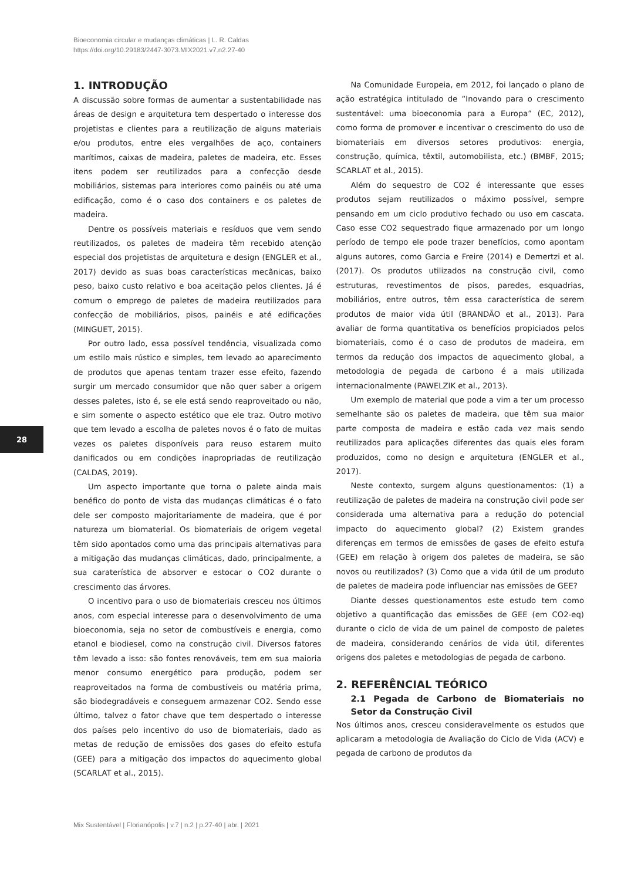Bioeconomia circular e mudanças climáticas | L. R. Caldas
https://doi.org/10.29183/2447-3073.MIX2021.v7.n2.27-40
1. INTRODUÇÃO
A discussão sobre formas de aumentar a sustentabilidade nas áreas de design e arquitetura tem despertado o interesse dos projetistas e clientes para a reutilização de alguns materiais e/ou produtos, entre eles vergalhões de aço, containers marítimos, caixas de madeira, paletes de madeira, etc. Esses itens podem ser reutilizados para a confecção desde mobiliários, sistemas para interiores como painéis ou até uma edificação, como é o caso dos containers e os paletes de madeira.
Dentre os possíveis materiais e resíduos que vem sendo reutilizados, os paletes de madeira têm recebido atenção especial dos projetistas de arquitetura e design (ENGLER et al., 2017) devido as suas boas características mecânicas, baixo peso, baixo custo relativo e boa aceitação pelos clientes. Já é comum o emprego de paletes de madeira reutilizados para confecção de mobiliários, pisos, painéis e até edificações (MINGUET, 2015).
Por outro lado, essa possível tendência, visualizada como um estilo mais rústico e simples, tem levado ao aparecimento de produtos que apenas tentam trazer esse efeito, fazendo surgir um mercado consumidor que não quer saber a origem desses paletes, isto é, se ele está sendo reaproveitado ou não, e sim somente o aspecto estético que ele traz. Outro motivo que tem levado a escolha de paletes novos é o fato de muitas vezes os paletes disponíveis para reuso estarem muito danificados ou em condições inapropriadas de reutilização (CALDAS, 2019).
Um aspecto importante que torna o palete ainda mais benéfico do ponto de vista das mudanças climáticas é o fato dele ser composto majoritariamente de madeira, que é por natureza um biomaterial. Os biomateriais de origem vegetal têm sido apontados como uma das principais alternativas para a mitigação das mudanças climáticas, dado, principalmente, a sua caraterística de absorver e estocar o CO2 durante o crescimento das árvores.
O incentivo para o uso de biomateriais cresceu nos últimos anos, com especial interesse para o desenvolvimento de uma bioeconomia, seja no setor de combustíveis e energia, como etanol e biodiesel, como na construção civil. Diversos fatores têm levado a isso: são fontes renováveis, tem em sua maioria menor consumo energético para produção, podem ser reaproveitados na forma de combustíveis ou matéria prima, são biodegradáveis e conseguem armazenar CO2. Sendo esse último, talvez o fator chave que tem despertado o interesse dos países pelo incentivo do uso de biomateriais, dado as metas de redução de emissões dos gases do efeito estufa (GEE) para a mitigação dos impactos do aquecimento global (SCARLAT et al., 2015).
Na Comunidade Europeia, em 2012, foi lançado o plano de ação estratégica intitulado de “Inovando para o crescimento sustentável: uma bioeconomia para a Europa” (EC, 2012), como forma de promover e incentivar o crescimento do uso de biomateriais em diversos setores produtivos: energia, construção, química, têxtil, automobilista, etc.) (BMBF, 2015; SCARLAT et al., 2015).
Além do sequestro de CO2 é interessante que esses produtos sejam reutilizados o máximo possível, sempre pensando em um ciclo produtivo fechado ou uso em cascata. Caso esse CO2 sequestrado fique armazenado por um longo período de tempo ele pode trazer benefícios, como apontam alguns autores, como Garcia e Freire (2014) e Demertzi et al. (2017). Os produtos utilizados na construção civil, como estruturas, revestimentos de pisos, paredes, esquadrias, mobiliários, entre outros, têm essa característica de serem produtos de maior vida útil (BRANDÃO et al., 2013). Para avaliar de forma quantitativa os benefícios propiciados pelos biomateriais, como é o caso de produtos de madeira, em termos da redução dos impactos de aquecimento global, a metodologia de pegada de carbono é a mais utilizada internacionalmente (PAWELZIK et al., 2013).
Um exemplo de material que pode a vim a ter um processo semelhante são os paletes de madeira, que têm sua maior parte composta de madeira e estão cada vez mais sendo reutilizados para aplicações diferentes das quais eles foram produzidos, como no design e arquitetura (ENGLER et al., 2017).
Neste contexto, surgem alguns questionamentos: (1) a reutilização de paletes de madeira na construção civil pode ser considerada uma alternativa para a redução do potencial impacto do aquecimento global? (2) Existem grandes diferenças em termos de emissões de gases de efeito estufa (GEE) em relação à origem dos paletes de madeira, se são novos ou reutilizados? (3) Como que a vida útil de um produto de paletes de madeira pode influenciar nas emissões de GEE?
Diante desses questionamentos este estudo tem como objetivo a quantificação das emissões de GEE (em CO2-eq) durante o ciclo de vida de um painel de composto de paletes de madeira, considerando cenários de vida útil, diferentes origens dos paletes e metodologias de pegada de carbono.
2. REFERÊNCIAL TEÓRICO
2.1 Pegada de Carbono de Biomateriais no Setor da Construção Civil
Nos últimos anos, cresceu consideravelmente os estudos que aplicaram a metodologia de Avaliação do Ciclo de Vida (ACV) e pegada de carbono de produtos da
28
Mix Sustentável | Florianópolis | v.7 | n.2 | p.27-40 | abr. | 2021